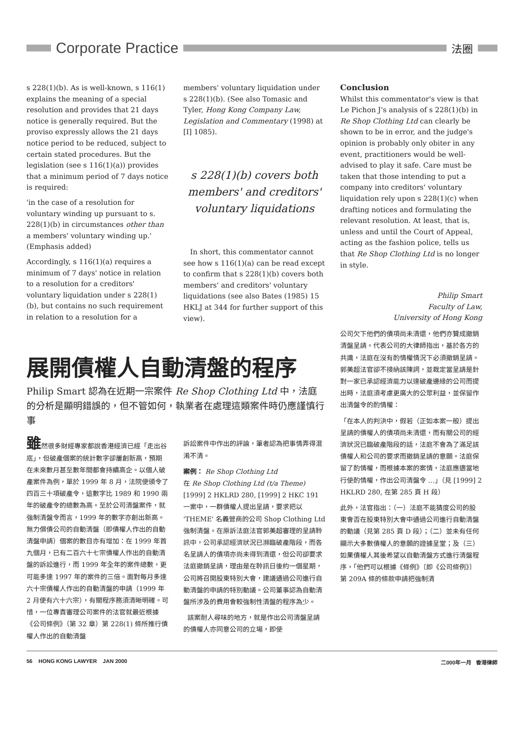Corporate Practice
法圈
s 228(1)(b). As is well-known, s 116(1) explains the meaning of a special resolution and provides that 21 days notice is generally required. But the proviso expressly allows the 21 days notice period to be reduced, subject to certain stated procedures. But the legislation (see s 116(1)(a)) provides that a minimum period of 7 days notice is required:
'in the case of a resolution for voluntary winding up pursuant to s. 228(1)(b) in circumstances other than a members' voluntary winding up.' (Emphasis added)
Accordingly, s 116(1)(a) requires a minimum of 7 days' notice in relation to a resolution for a creditors' voluntary liquidation under s 228(1)(b), but contains no such requirement in relation to a resolution for a
members' voluntary liquidation under s 228(1)(b). (See also Tomasic and Tyler, Hong Kong Company Law, Legislation and Commentary (1998) at [I] 1085).
s 228(1)(b) covers both members' and creditors' voluntary liquidations
In short, this commentator cannot see how s 116(1)(a) can be read except to confirm that s 228(1)(b) covers both members' and creditors' voluntary liquidations (see also Bates (1985) 15 HKLJ at 344 for further support of this view).
Conclusion
Whilst this commentator's view is that Le Pichon J's analysis of s 228(1)(b) in Re Shop Clothing Ltd can clearly be shown to be in error, and the judge's opinion is probably only obiter in any event, practitioners would be well-advised to play it safe. Care must be taken that those intending to put a company into creditors' voluntary liquidation rely upon s 228(1)(c) when drafting notices and formulating the relevant resolution. At least, that is, unless and until the Court of Appeal, acting as the fashion police, tells us that Re Shop Clothing Ltd is no longer in style.
Philip Smart
Faculty of Law,
University of Hong Kong
展開債權人自動清盤的程序
Philip Smart 認為在近期一宗案件 Re Shop Clothing Ltd 中，法庭的分析是顯明錯誤的，但不管如何，執業者在處理這類案件時仍應謹慎行事
雖然很多財經專家都說香港經濟已經「走出谷底」，但破產個案的統計數字卻屢創新高，預期在未來數月甚至數年間都會持續高企。以個人破產案件為例，單於 1999 年 8 月，法院便頒令了四百三十項破產令，這數字比 1989 和 1990 兩年的破產令的總數為高。至於公司清盤案件，就強制清盤令而言，1999 年的數字亦創出新高。無力償債公司的自動清盤（即債權人作出的自動清盤申請）個案的數目亦有增加：在 1999 年首九個月，已有二百六十七宗債權人作出的自動清盤的訴訟進行，而 1999 年全年的案件總數，更可能多達 1997 年的案件的三倍。面對每月多達六十宗債權人作出的自動清盤的申請（1999 年 2 月便有六十六宗），有關程序務須清晰明確。可惜，一位專責審理公司案件的法官就最近根據《公司條例》（第 32 章）第 228(1) 條所推行債權人作出的自動清盤
訴訟案件中作出的評論，筆者認為把事情弄得混淆不清。
案例： Re Shop Clothing Ltd
在 Re Shop Clothing Ltd (t/a Theme) [1999] 2 HKLRD 280, [1999] 2 HKC 191 一案中，一群債權人提出呈請，要求把以 'THEME' 名義營商的公司 Shop Clothing Ltd 強制清盤。在原訴法庭法官郭美超審理的呈請聆訊中，公司承認經濟狀況已瀕臨破產階段，而各名呈請人的債項亦尚未得到清還，但公司卻要求法庭撤銷呈請，理由是在聆訊日後約一個星期，公司將召開股東特別大會，建議通過公司進行自動清盤的申請的特別動議。公司董事認為自動清盤所涉及的費用會較強制性清盤的程序為少。
該案耐人尋味的地方，就是作出公司清盤呈請的債權人亦同意公司的立場，即使
公司欠下他們的債項尚未清還，他們亦贊成撤銷清盤呈請。代表公司的大律師指出，基於各方的共識，法庭在沒有酌情權情況下必須撤銷呈請。郭美超法官卻不接納該陳詞，並裁定當呈請是針對一家已承認經濟能力以達破產邊緣的公司而提出時，法庭須考慮更廣大的公眾利益，並保留作出清盤令的酌情權：
「在本人的判決中，假若（正如本案一般）提出呈請的債權人的債項尚未清還，而有關公司的經濟狀況已臨破產階段的話，法庭不會為了滿足該債權人和公司的要求而撤銷呈請的意願。法庭保留了酌情權，而根據本案的案情，法庭應適當地行使酌情權，作出公司清盤令 …」（見 [1999] 2 HKLRD 280, 在第 285 頁 H 段）
此外，法官指出：（一）法庭不能猜度公司的股東會否在股東特別大會中通過公司進行自動清盤的動議（見第 285 頁 D 段）；（二）並未有任何顯示大多數債權人的意願的證據呈堂；及（三）如果債權人其後希望以自動清盤方式進行清盤程序，「他們可以根據《條例》〔即《公司條例》〕第 209A 條的條款申請把強制清
56 HONG KONG LAWYER JAN 2000 二000年一月 香港律師